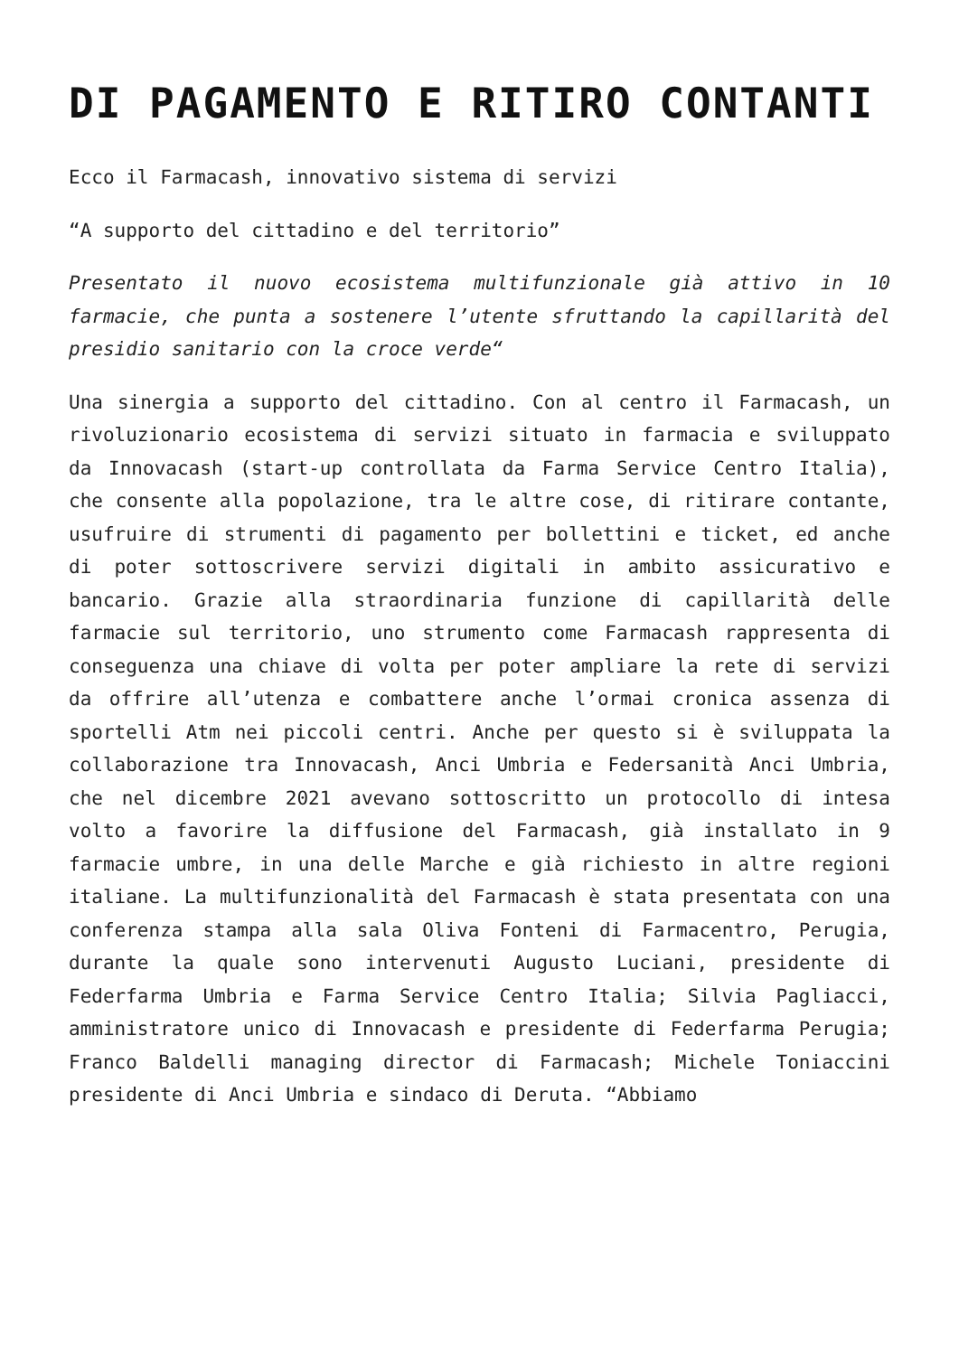DI PAGAMENTO E RITIRO CONTANTI
Ecco il Farmacash, innovativo sistema di servizi
“A supporto del cittadino e del territorio”
Presentato il nuovo ecosistema multifunzionale già attivo in 10 farmacie, che punta a sostenere l’utente sfruttando la capillarità del presidio sanitario con la croce verde“
Una sinergia a supporto del cittadino. Con al centro il Farmacash, un rivoluzionario ecosistema di servizi situato in farmacia e sviluppato da Innovacash (start-up controllata da Farma Service Centro Italia), che consente alla popolazione, tra le altre cose, di ritirare contante, usufruire di strumenti di pagamento per bollettini e ticket, ed anche di poter sottoscrivere servizi digitali in ambito assicurativo e bancario. Grazie alla straordinaria funzione di capillarità delle farmacie sul territorio, uno strumento come Farmacash rappresenta di conseguenza una chiave di volta per poter ampliare la rete di servizi da offrire all’utenza e combattere anche l’ormai cronica assenza di sportelli Atm nei piccoli centri. Anche per questo si è sviluppata la collaborazione tra Innovacash, Anci Umbria e Federsanità Anci Umbria, che nel dicembre 2021 avevano sottoscritto un protocollo di intesa volto a favorire la diffusione del Farmacash, già installato in 9 farmacie umbre, in una delle Marche e già richiesto in altre regioni italiane. La multifunzionalità del Farmacash è stata presentata con una conferenza stampa alla sala Oliva Fonteni di Farmacentro, Perugia, durante la quale sono intervenuti Augusto Luciani, presidente di Federfarma Umbria e Farma Service Centro Italia; Silvia Pagliacci, amministratore unico di Innovacash e presidente di Federfarma Perugia; Franco Baldelli managing director di Farmacash; Michele Toniaccini presidente di Anci Umbria e sindaco di Deruta. “Abbiamo